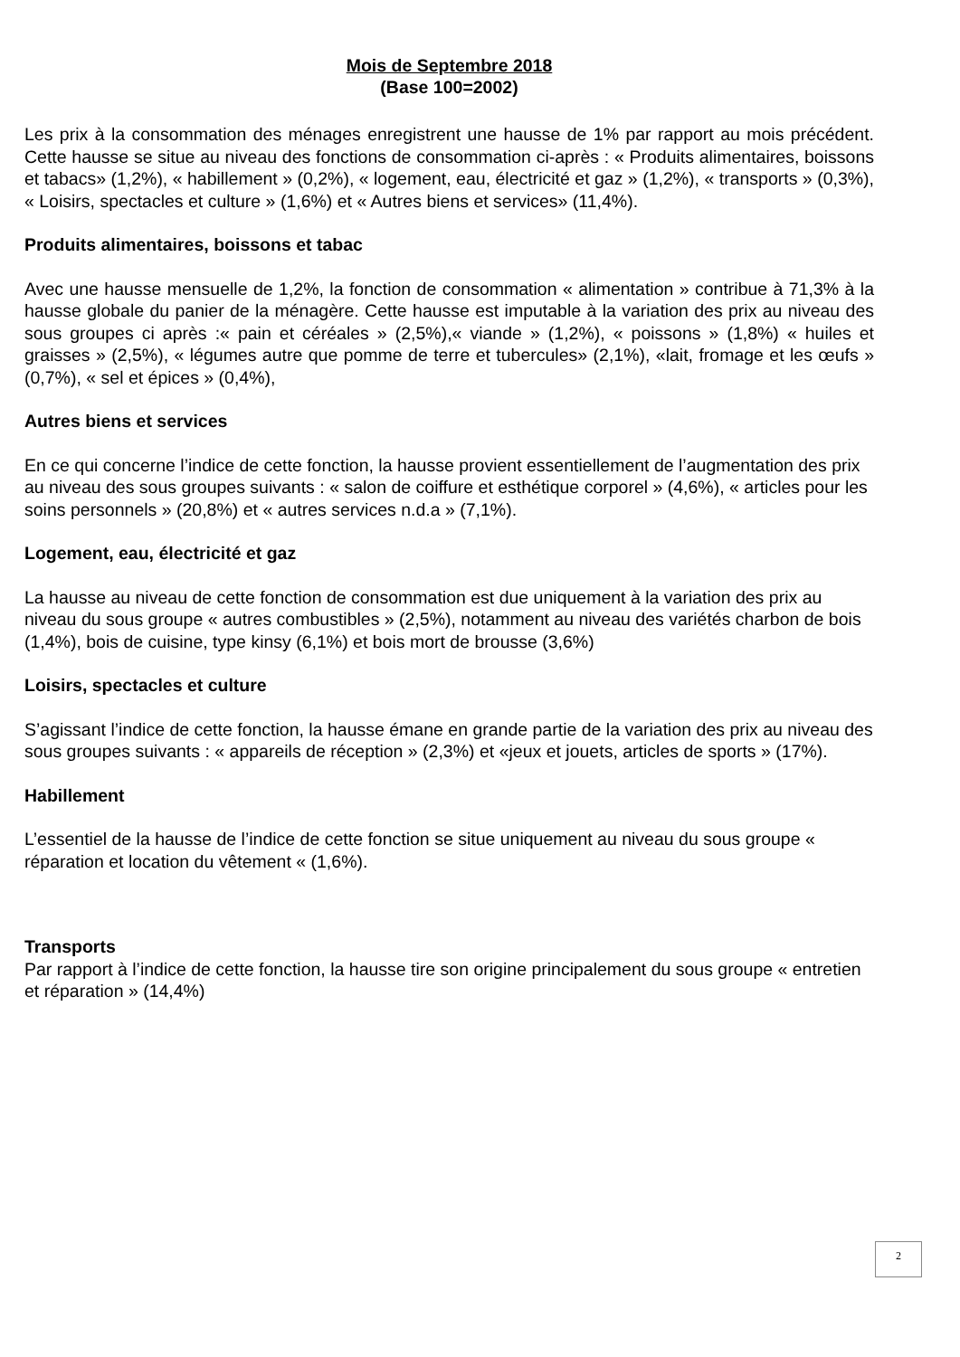Mois de Septembre 2018
(Base 100=2002)
Les prix à la consommation des ménages enregistrent une hausse de 1% par rapport au mois précédent. Cette hausse se situe au niveau des fonctions de consommation ci-après : « Produits alimentaires, boissons et tabacs» (1,2%), « habillement » (0,2%), « logement, eau, électricité et gaz » (1,2%), « transports » (0,3%), « Loisirs, spectacles et culture » (1,6%) et « Autres biens et services» (11,4%).
Produits alimentaires, boissons et tabac
Avec une hausse mensuelle de 1,2%, la fonction de consommation « alimentation » contribue à 71,3% à la hausse globale du panier de la ménagère. Cette hausse est imputable à la variation des prix au niveau des sous groupes ci après :« pain et céréales » (2,5%),« viande » (1,2%), « poissons » (1,8%) « huiles et graisses » (2,5%), « légumes autre que pomme de terre et tubercules» (2,1%), «lait, fromage et les œufs » (0,7%), « sel et épices » (0,4%),
Autres biens et services
En ce qui concerne l’indice de cette fonction, la hausse provient essentiellement de l’augmentation des prix au niveau des sous groupes suivants : « salon de coiffure et esthétique corporel » (4,6%), « articles pour les soins personnels » (20,8%) et « autres services n.d.a » (7,1%).
Logement, eau, électricité et gaz
La hausse au niveau de cette fonction de consommation est due uniquement à la variation des prix au niveau du sous groupe « autres combustibles » (2,5%), notamment au niveau des variétés charbon de bois (1,4%), bois de cuisine, type kinsy (6,1%) et bois mort de brousse (3,6%)
Loisirs, spectacles et culture
S’agissant l’indice de cette fonction, la hausse émane en grande partie de la variation des prix au niveau des sous groupes suivants : « appareils de réception » (2,3%) et «jeux et jouets, articles de sports » (17%).
Habillement
L’essentiel de la hausse de l’indice de cette fonction se situe uniquement au niveau du sous groupe « réparation et location du vêtement « (1,6%).
Transports
Par rapport à l’indice de cette fonction, la hausse tire son origine principalement du sous groupe « entretien et réparation » (14,4%)
2